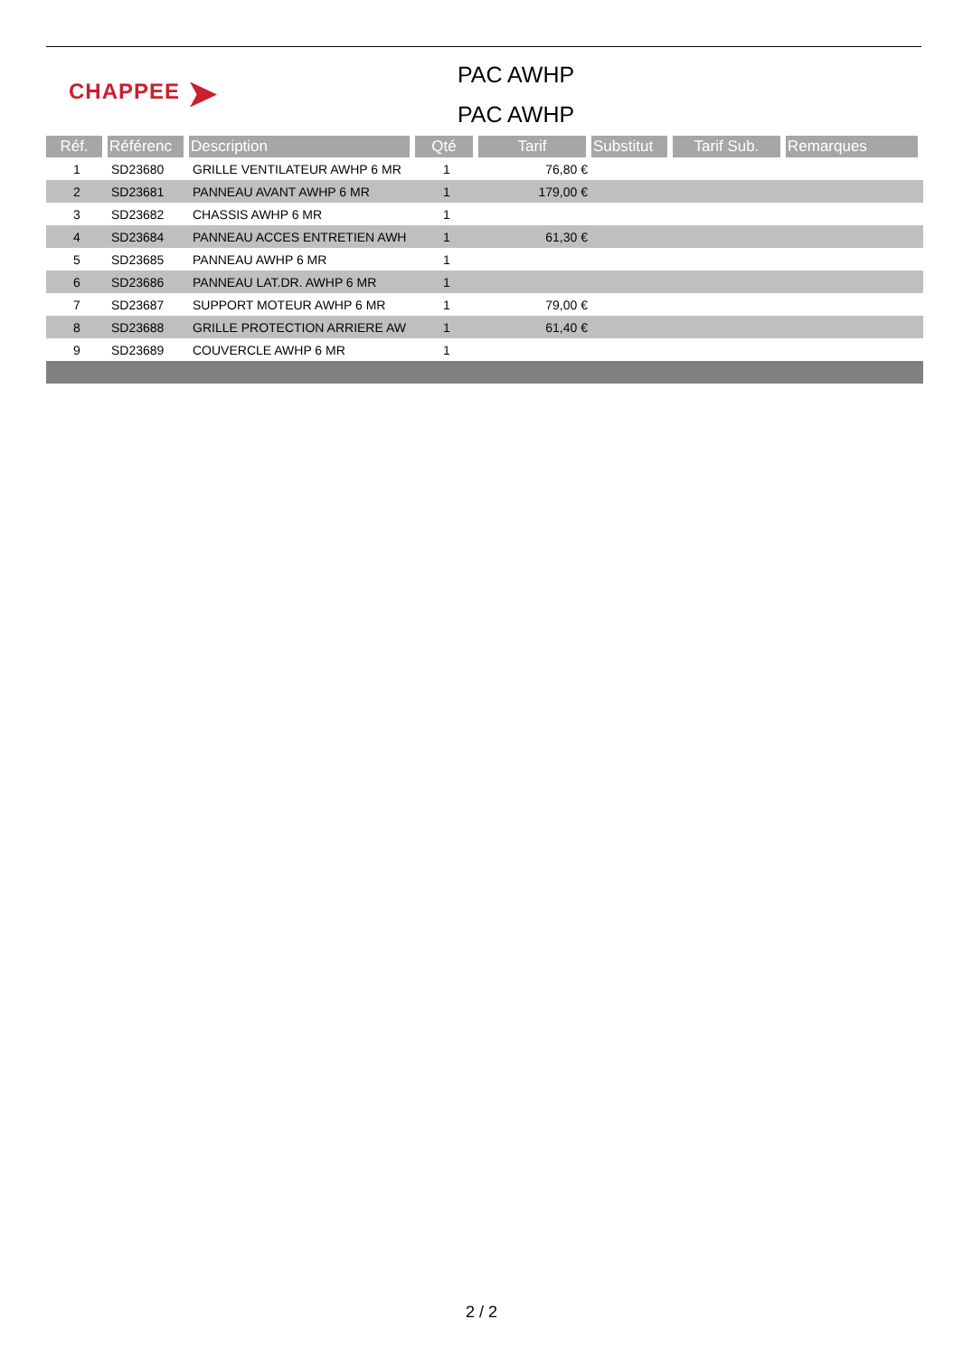CHAPPEE ➤
PAC AWHP
PAC AWHP
| Réf. | Référenc | Description | Qté | Tarif | Substitut | Tarif Sub. | Remarques |
| --- | --- | --- | --- | --- | --- | --- | --- |
| 1 | SD23680 | GRILLE VENTILATEUR AWHP 6 MR | 1 | 76,80 € | | | |
| 2 | SD23681 | PANNEAU AVANT AWHP 6 MR | 1 | 179,00 € | | | |
| 3 | SD23682 | CHASSIS AWHP 6 MR | 1 | | | | |
| 4 | SD23684 | PANNEAU ACCES ENTRETIEN AWH | 1 | 61,30 € | | | |
| 5 | SD23685 | PANNEAU AWHP 6 MR | 1 | | | | |
| 6 | SD23686 | PANNEAU LAT.DR. AWHP 6 MR | 1 | | | | |
| 7 | SD23687 | SUPPORT MOTEUR AWHP 6 MR | 1 | 79,00 € | | | |
| 8 | SD23688 | GRILLE PROTECTION ARRIERE AW | 1 | 61,40 € | | | |
| 9 | SD23689 | COUVERCLE AWHP 6 MR | 1 | | | | |
2 / 2